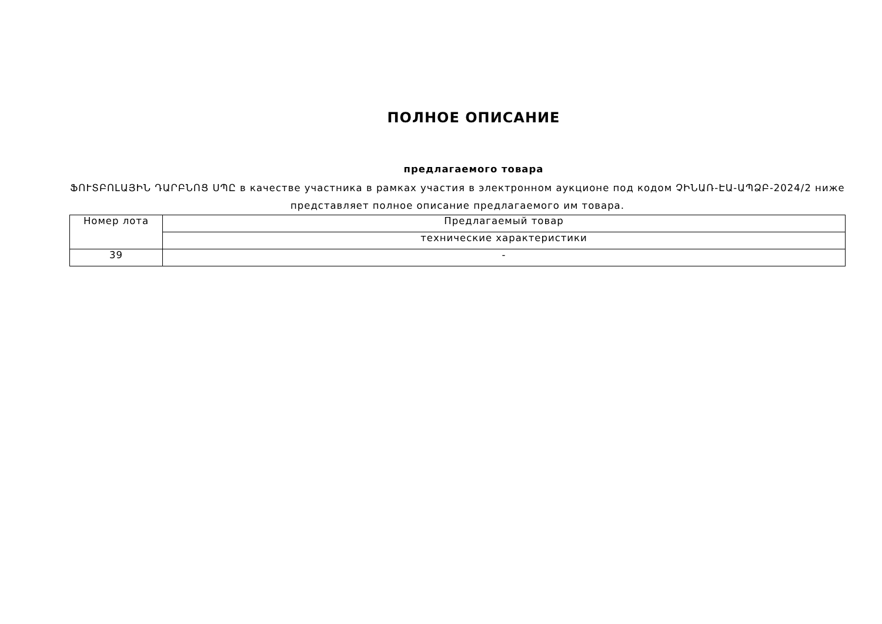ПОЛНОЕ ОПИСАНИЕ
предлагаемого товара
ՖՈՒՏԲՈԼԱՅԻՆ ԴԱՐԲՆՈՑ ՍՊԸ в качестве участника в рамках участия в электронном аукционе под кодом ՉԻՆԱՌ-ԷԱ-ԱՊՁԲ-2024/2 ниже представляет полное описание предлагаемого им товара.
| Номер лота | Предлагаемый товар |
| --- | --- |
| | технические характеристики |
| 39 | - |